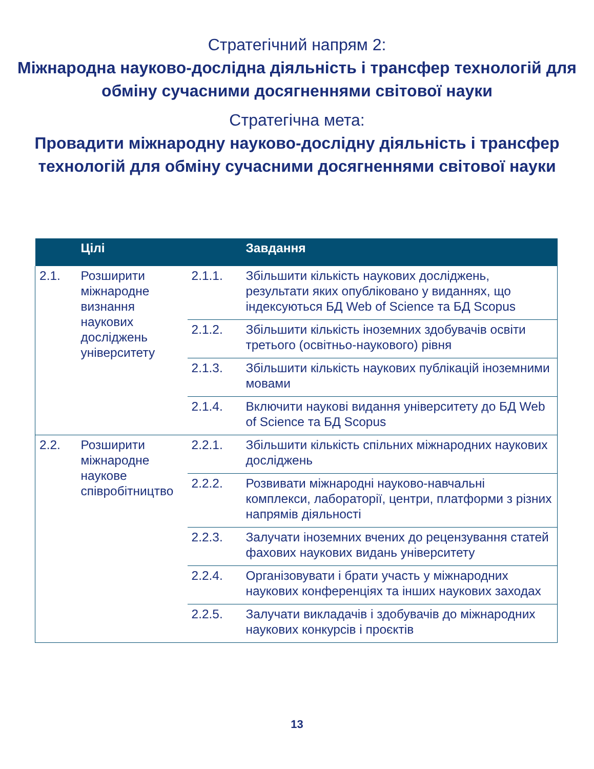Стратегічний напрям 2:
Міжнародна науково-дослідна діяльність і трансфер технологій для обміну сучасними досягненнями світової науки
Стратегічна мета:
Провадити міжнародну науково-дослідну діяльність і трансфер технологій для обміну сучасними досягненнями світової науки
| | Цілі | | Завдання |
| --- | --- | --- | --- |
| 2.1. | Розширити міжнародне визнання наукових досліджень університету | 2.1.1. | Збільшити кількість наукових досліджень, результати яких опубліковано у виданнях, що індексуються БД Web of Science та БД Scopus |
| | | 2.1.2. | Збільшити кількість іноземних здобувачів освіти третього (освітньо-наукового) рівня |
| | | 2.1.3. | Збільшити кількість наукових публікацій іноземними мовами |
| | | 2.1.4. | Включити наукові видання університету до БД Web of Science та БД Scopus |
| 2.2. | Розширити міжнародне наукове співробітництво | 2.2.1. | Збільшити кількість спільних міжнародних наукових досліджень |
| | | 2.2.2. | Розвивати міжнародні науково-навчальні комплекси, лабораторії, центри, платформи з різних напрямів діяльності |
| | | 2.2.3. | Залучати іноземних вчених до рецензування статей фахових наукових видань університету |
| | | 2.2.4. | Організовувати і брати участь у міжнародних наукових конференціях та інших наукових заходах |
| | | 2.2.5. | Залучати викладачів і здобувачів до міжнародних наукових конкурсів і проєктів |
13